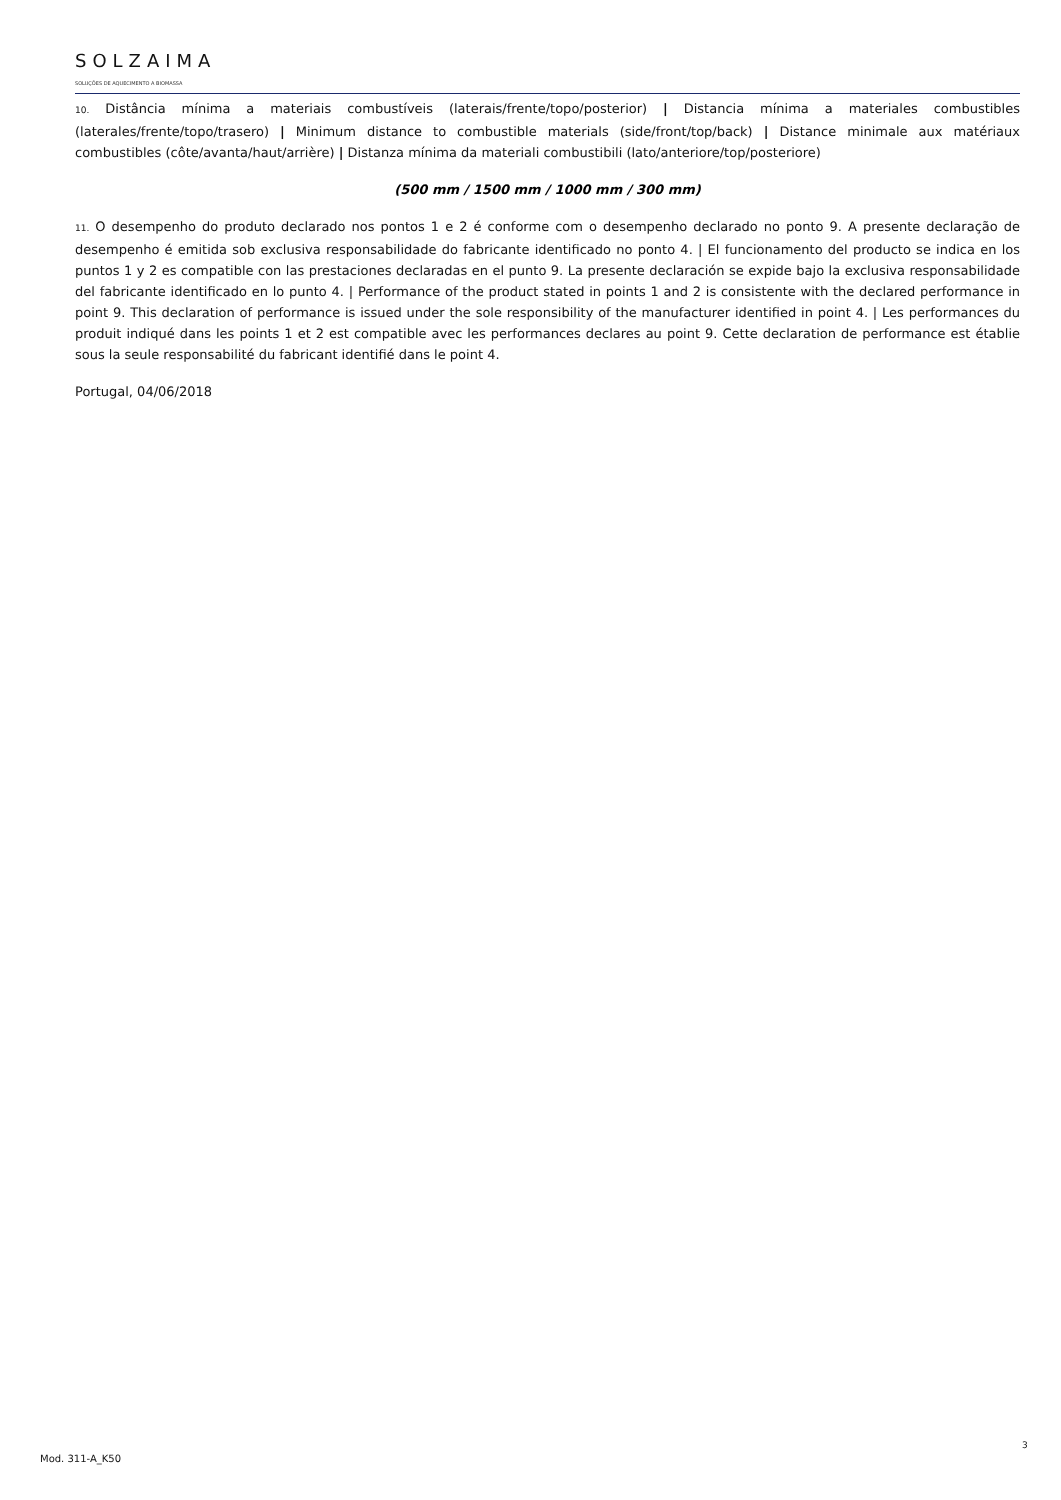SOLZAIMA
SOLUÇÕES DE AQUECIMENTO A BIOMASSA
10. Distância mínima a materiais combustíveis (laterais/frente/topo/posterior) | Distancia mínima a materiales combustibles (laterales/frente/topo/trasero) | Minimum distance to combustible materials (side/front/top/back) | Distance minimale aux matériaux combustibles (côte/avanta/haut/arrière) | Distanza mínima da materiali combustibili (lato/anteriore/top/posteriore)
(500 mm / 1500 mm / 1000 mm / 300 mm)
11. O desempenho do produto declarado nos pontos 1 e 2 é conforme com o desempenho declarado no ponto 9. A presente declaração de desempenho é emitida sob exclusiva responsabilidade do fabricante identificado no ponto 4. | El funcionamento del producto se indica en los puntos 1 y 2 es compatible con las prestaciones declaradas en el punto 9. La presente declaración se expide bajo la exclusiva responsabilidade del fabricante identificado en lo punto 4. | Performance of the product stated in points 1 and 2 is consistente with the declared performance in point 9. This declaration of performance is issued under the sole responsibility of the manufacturer identified in point 4. | Les performances du produit indiqué dans les points 1 et 2 est compatible avec les performances declares au point 9. Cette declaration de performance est établie sous la seule responsabilité du fabricant identifié dans le point 4.
Portugal, 04/06/2018
3
Mod. 311-A_K50